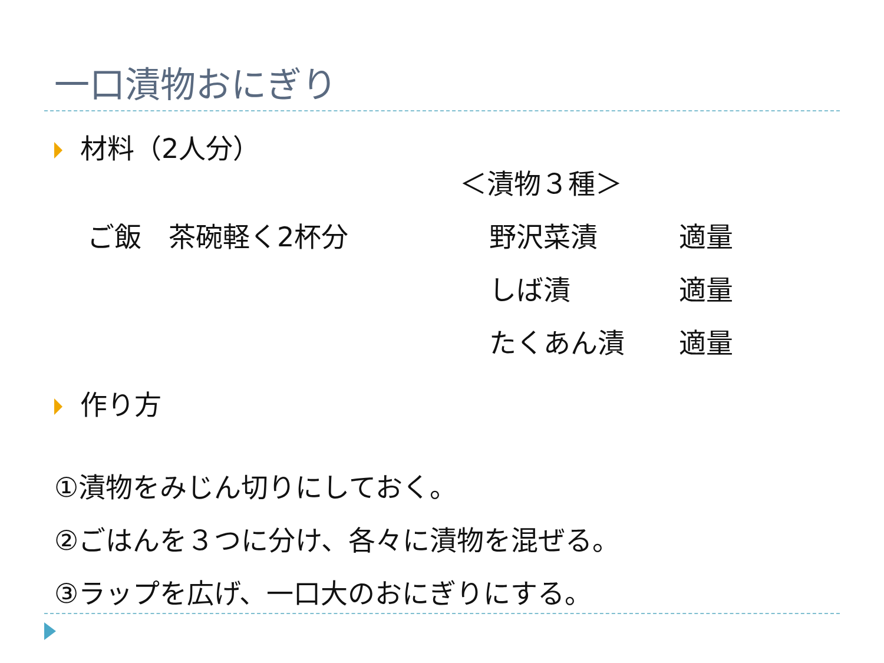一口漬物おにぎり
材料（2人分）
＜漬物３種＞
ご飯　茶碗軽く2杯分
野沢菜漬　　　適量
しば漬　　　　適量
たくあん漬　　適量
作り方
①漬物をみじん切りにしておく。
②ごはんを３つに分け、各々に漬物を混ぜる。
③ラップを広げ、一口大のおにぎりにする。